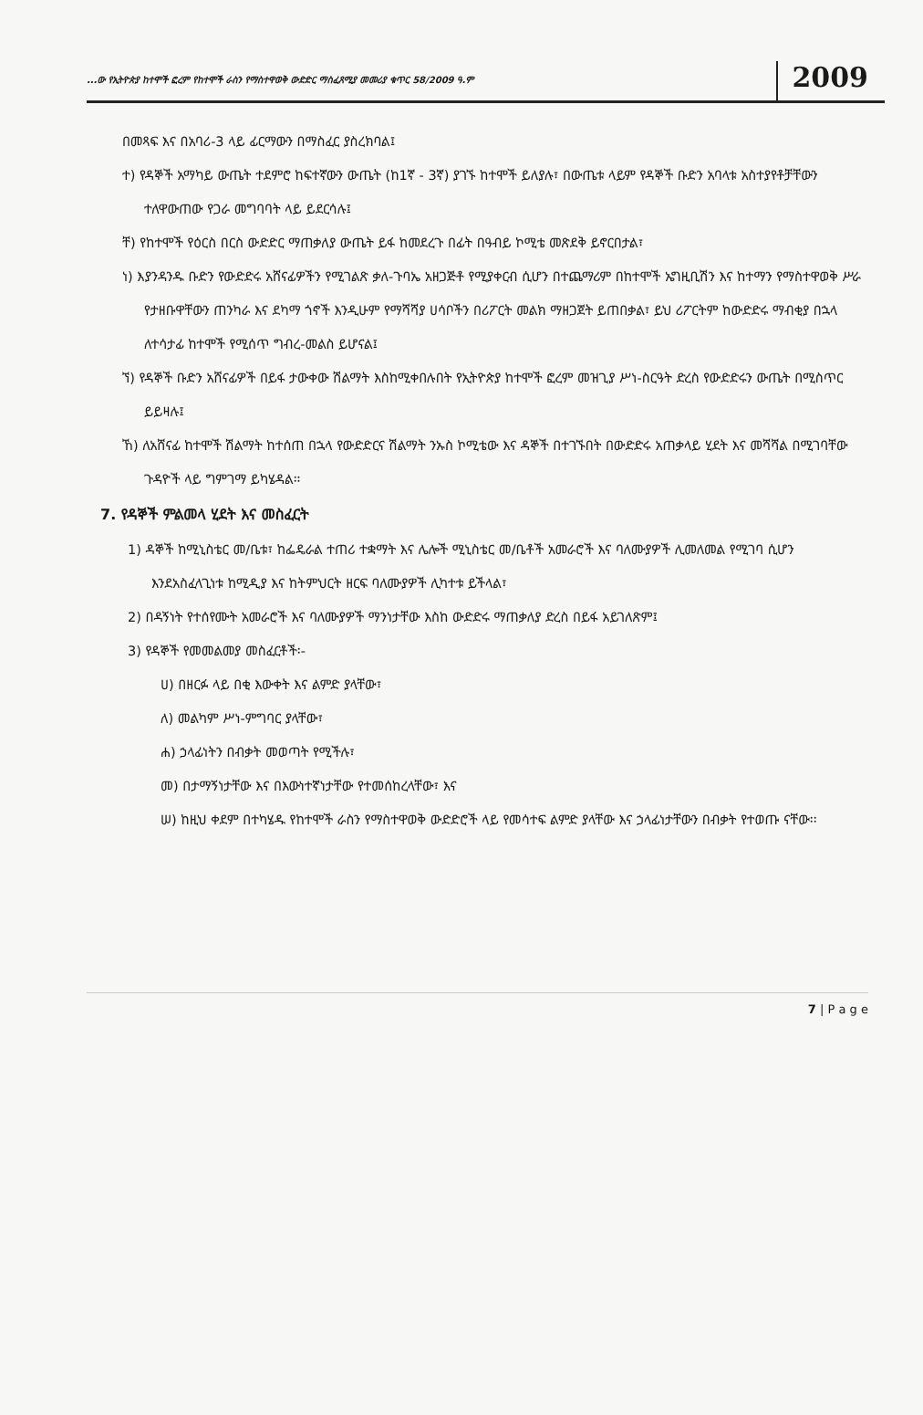...ው የኢትዮጵያ ከተሞች ፎረም የከተሞች ራስን የማስተዋወቅ ውድድር ማስፈጸሚያ መመሪያ ቁጥር 58/2009 ዓ.ም
2009
በመጻፍ እና በአባሪ-3 ላይ ፊርማውን በማስፈር ያስረክባል፤
ተ) የዳኞች አማካይ ውጤት ተደምሮ ከፍተኛውን ውጤት (ከ1ኛ - 3ኛ) ያገኙ ከተሞች ይለያሉ፣ በውጤቱ ላይም የዳኞች ቡድን አባላቱ አስተያየቶቻቸውን ተለዋውጠው የጋራ መግባባት ላይ ይደርሳሉ፤
ቸ) የከተሞች የዕርስ በርስ ውድድር ማጠቃለያ ውጤት ይፋ ከመደረጉ በፊት በዓብይ ኮሚቴ መጽደቅ ይኖርበታል፣
ነ) እያንዳንዱ ቡድን የውድድሩ አሸናፊዎችን የሚገልጽ ቃለ-ጉባኤ አዘጋጅቶ የሚያቀርብ ሲሆን በተጨማሪም በከተሞች ኤግዚቢሽን እና ከተማን የማስተዋወቅ ሥራ የታዘቡዋቸውን ጠንካራ እና ደካማ ጎኖች እንዲሁም የማሻሻያ ሀሳቦችን በሪፖርት መልክ ማዘጋጀት ይጠበቃል፣ ይህ ሪፖርትም ከውድድሩ ማብቂያ በኋላ ለተሳታፊ ከተሞች የሚሰጥ ግብረ-መልስ ይሆናል፤
ኘ) የዳኞች ቡድን አሸናፊዎች በይፋ ታውቀው ሽልማት እስከሚቀበሉበት የኢትዮጵያ ከተሞች ፎረም መዝጊያ ሥነ-ስርዓት ድረስ የውድድሩን ውጤት በሚስጥር ይይዛሉ፤
ኸ) ለአሸናፊ ከተሞች ሽልማት ከተሰጠ በኋላ የውድድርና ሽልማት ንኡስ ኮሚቴው እና ዳኞች በተገኙበት በውድድሩ አጠቃላይ ሂደት እና መሻሻል በሚገባቸው ጉዳዮች ላይ ግምገማ ይካሄዳል፡፡
7. የዳኞች ምልመላ ሂደት እና መስፈርት
1) ዳኞች ከሚኒስቴር መ/ቤቱ፣ ከፌዴራል ተጠሪ ተቋማት እና ሌሎች ሚኒስቴር መ/ቤቶች አመራሮች እና ባለሙያዎች ሊመለመል የሚገባ ሲሆን እንደአስፈላጊነቱ ከሚዲያ እና ከትምህርት ዘርፍ ባለሙያዎች ሊካተቱ ይችላል፣
2) በዳኝነት የተሰየሙት አመራሮች እና ባለሙያዎች ማንነታቸው እስከ ውድድሩ ማጠቃለያ ድረስ በይፋ አይገለጽም፤
3) የዳኞች የመመልመያ መስፈርቶች፡-
ሀ) በዘርፉ ላይ በቂ እውቀት እና ልምድ ያላቸው፣
ለ) መልካም ሥነ-ምግባር ያላቸው፣
ሐ) ኃላፊነትን በብቃት መወጣት የሚችሉ፣
መ) በታማኝነታቸው እና በእውነተኛነታቸው የተመሰከረላቸው፣ እና
ሠ) ከዚህ ቀደም በተካሄዱ የከተሞች ራስን የማስተዋወቅ ውድድሮች ላይ የመሳተፍ ልምድ ያላቸው እና ኃላፊነታቸውን በብቃት የተወጡ ናቸው፡፡
7 | P a g e